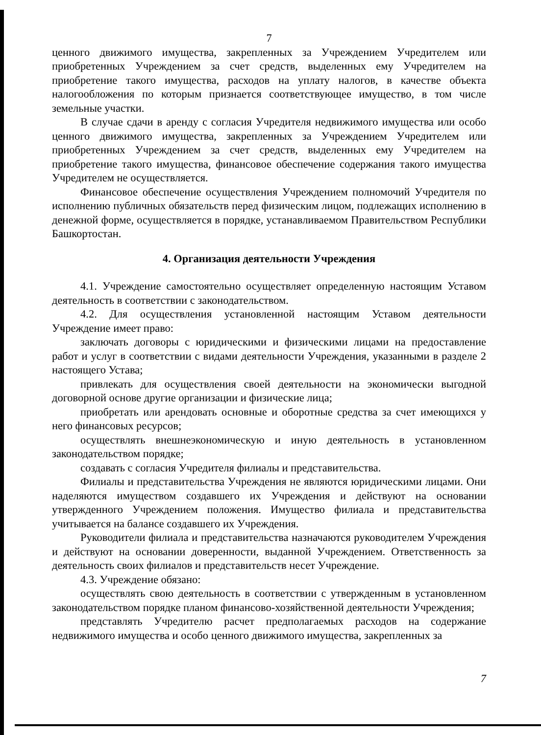7
ценного движимого имущества, закрепленных за Учреждением Учредителем или приобретенных Учреждением за счет средств, выделенных ему Учредителем на приобретение такого имущества, расходов на уплату налогов, в качестве объекта налогообложения по которым признается соответствующее имущество, в том числе земельные участки.
В случае сдачи в аренду с согласия Учредителя недвижимого имущества или особо ценного движимого имущества, закрепленных за Учреждением Учредителем или приобретенных Учреждением за счет средств, выделенных ему Учредителем на приобретение такого имущества, финансовое обеспечение содержания такого имущества Учредителем не осуществляется.
Финансовое обеспечение осуществления Учреждением полномочий Учредителя по исполнению публичных обязательств перед физическим лицом, подлежащих исполнению в денежной форме, осуществляется в порядке, устанавливаемом Правительством Республики Башкортостан.
4. Организация деятельности Учреждения
4.1. Учреждение самостоятельно осуществляет определенную настоящим Уставом деятельность в соответствии с законодательством.
4.2. Для осуществления установленной настоящим Уставом деятельности Учреждение имеет право:
заключать договоры с юридическими и физическими лицами на предоставление работ и услуг в соответствии с видами деятельности Учреждения, указанными в разделе 2 настоящего Устава;
привлекать для осуществления своей деятельности на экономически выгодной договорной основе другие организации и физические лица;
приобретать или арендовать основные и оборотные средства за счет имеющихся у него финансовых ресурсов;
осуществлять внешнеэкономическую и иную деятельность в установленном законодательством порядке;
создавать с согласия Учредителя филиалы и представительства.
Филиалы и представительства Учреждения не являются юридическими лицами. Они наделяются имуществом создавшего их Учреждения и действуют на основании утвержденного Учреждением положения. Имущество филиала и представительства учитывается на балансе создавшего их Учреждения.
Руководители филиала и представительства назначаются руководителем Учреждения и действуют на основании доверенности, выданной Учреждением. Ответственность за деятельность своих филиалов и представительств несет Учреждение.
4.3. Учреждение обязано:
осуществлять свою деятельность в соответствии с утвержденным в установленном законодательством порядке планом финансово-хозяйственной деятельности Учреждения;
представлять Учредителю расчет предполагаемых расходов на содержание недвижимого имущества и особо ценного движимого имущества, закрепленных за
7